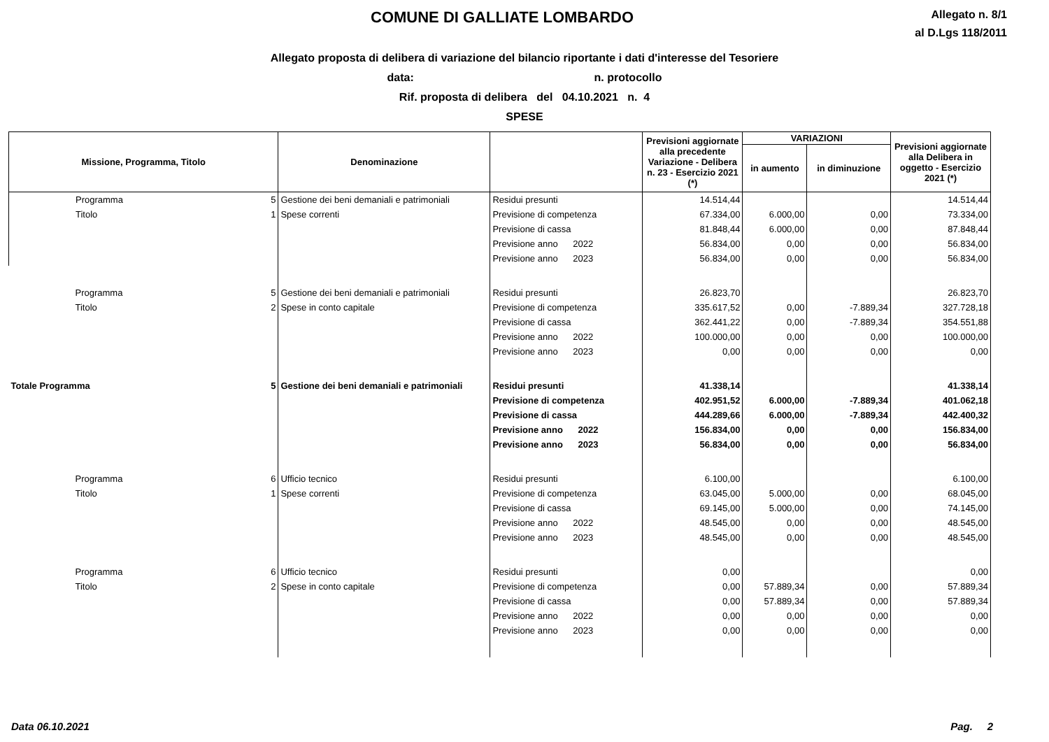COMUNE DI GALLIATE LOMBARDO
Allegato n. 8/1
al D.Lgs 118/2011
Allegato proposta di delibera di variazione del bilancio riportante i dati d'interesse del Tesoriere
data: n. protocollo
Rif. proposta di delibera del 04.10.2021 n. 4
SPESE
| Missione, Programma, Titolo | | Denominazione | | Previsioni aggiornate alla precedente Variazione - Delibera n. 23 - Esercizio 2021 (*) | VARIAZIONI | | Previsioni aggiornate alla Delibera in oggetto - Esercizio 2021 (*) |
| --- | --- | --- | --- | --- | --- | --- | --- |
| | | | | | in aumento | in diminuzione | |
| Programma | 5 | Gestione dei beni demaniali e patrimoniali | Residui presunti | 14.514,44 | | | 14.514,44 |
| Titolo | 1 | Spese correnti | Previsione di competenza | 67.334,00 | 6.000,00 | 0,00 | 73.334,00 |
| | | | Previsione di cassa | 81.848,44 | 6.000,00 | 0,00 | 87.848,44 |
| | | | Previsione anno 2022 | 56.834,00 | 0,00 | 0,00 | 56.834,00 |
| | | | Previsione anno 2023 | 56.834,00 | 0,00 | 0,00 | 56.834,00 |
| Programma | 5 | Gestione dei beni demaniali e patrimoniali | Residui presunti | 26.823,70 | | | 26.823,70 |
| Titolo | 2 | Spese in conto capitale | Previsione di competenza | 335.617,52 | 0,00 | -7.889,34 | 327.728,18 |
| | | | Previsione di cassa | 362.441,22 | 0,00 | -7.889,34 | 354.551,88 |
| | | | Previsione anno 2022 | 100.000,00 | 0,00 | 0,00 | 100.000,00 |
| | | | Previsione anno 2023 | 0,00 | 0,00 | 0,00 | 0,00 |
| Totale Programma | 5 | Gestione dei beni demaniali e patrimoniali | Residui presunti | 41.338,14 | | | 41.338,14 |
| | | | Previsione di competenza | 402.951,52 | 6.000,00 | -7.889,34 | 401.062,18 |
| | | | Previsione di cassa | 444.289,66 | 6.000,00 | -7.889,34 | 442.400,32 |
| | | | Previsione anno 2022 | 156.834,00 | 0,00 | 0,00 | 156.834,00 |
| | | | Previsione anno 2023 | 56.834,00 | 0,00 | 0,00 | 56.834,00 |
| Programma | 6 | Ufficio tecnico | Residui presunti | 6.100,00 | | | 6.100,00 |
| Titolo | 1 | Spese correnti | Previsione di competenza | 63.045,00 | 5.000,00 | 0,00 | 68.045,00 |
| | | | Previsione di cassa | 69.145,00 | 5.000,00 | 0,00 | 74.145,00 |
| | | | Previsione anno 2022 | 48.545,00 | 0,00 | 0,00 | 48.545,00 |
| | | | Previsione anno 2023 | 48.545,00 | 0,00 | 0,00 | 48.545,00 |
| Programma | 6 | Ufficio tecnico | Residui presunti | 0,00 | | | 0,00 |
| Titolo | 2 | Spese in conto capitale | Previsione di competenza | 0,00 | 57.889,34 | 0,00 | 57.889,34 |
| | | | Previsione di cassa | 0,00 | 57.889,34 | 0,00 | 57.889,34 |
| | | | Previsione anno 2022 | 0,00 | 0,00 | 0,00 | 0,00 |
| | | | Previsione anno 2023 | 0,00 | 0,00 | 0,00 | 0,00 |
Data 06.10.2021 Pag. 2